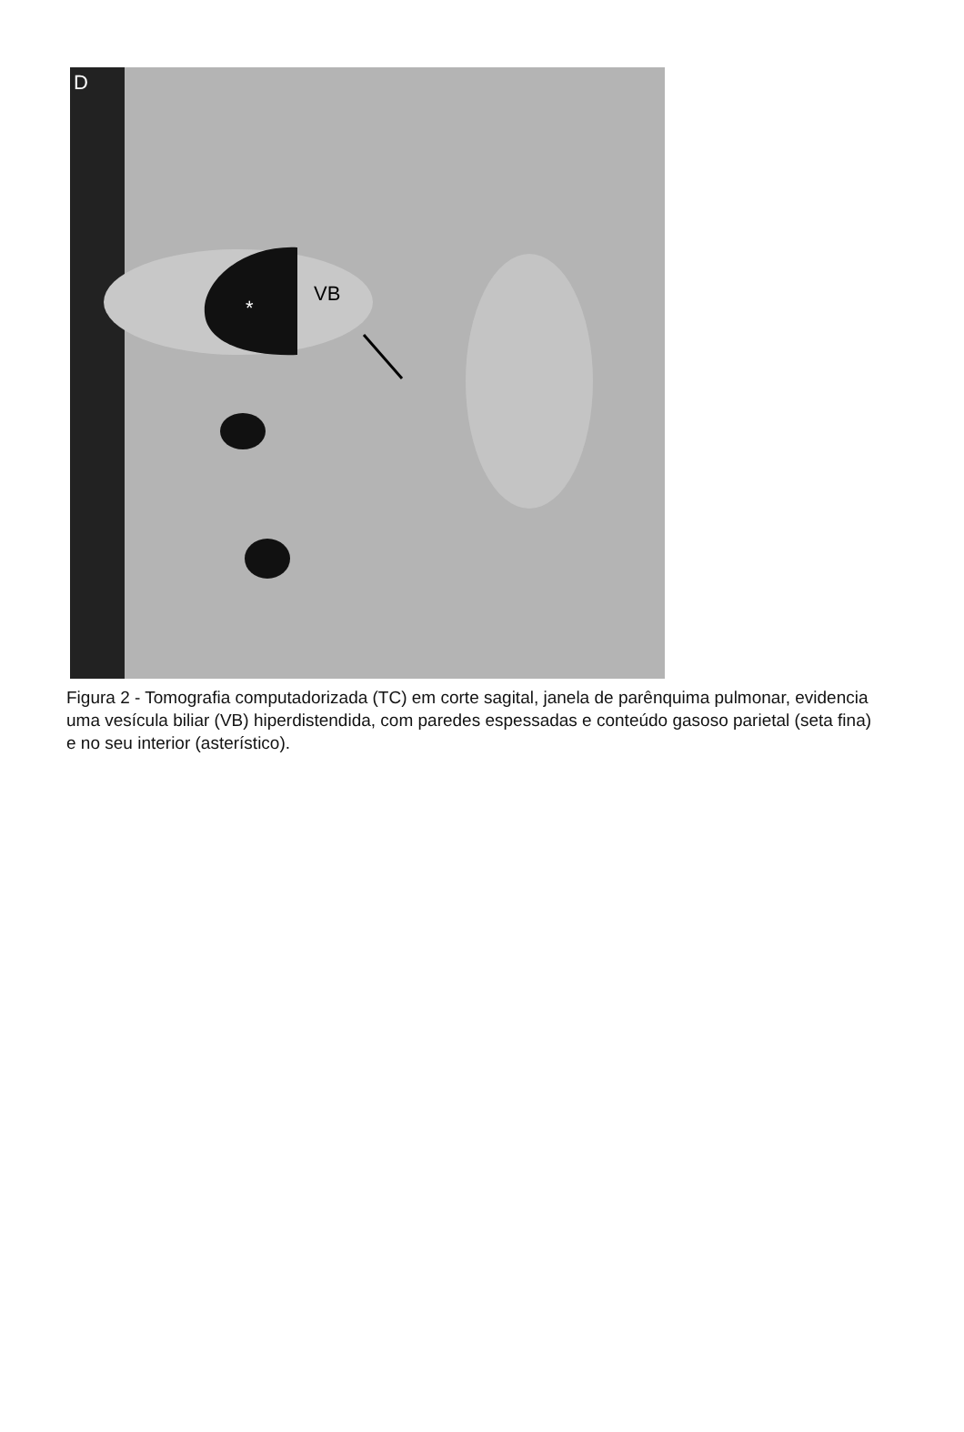D
VB
*
Figura 2 - Tomografia computadorizada (TC) em corte sagital, janela de parênquima pulmonar, evidencia uma vesícula biliar (VB) hiperdistendida, com paredes espessadas e conteúdo gasoso parietal (seta fina) e no seu interior (asterístico).